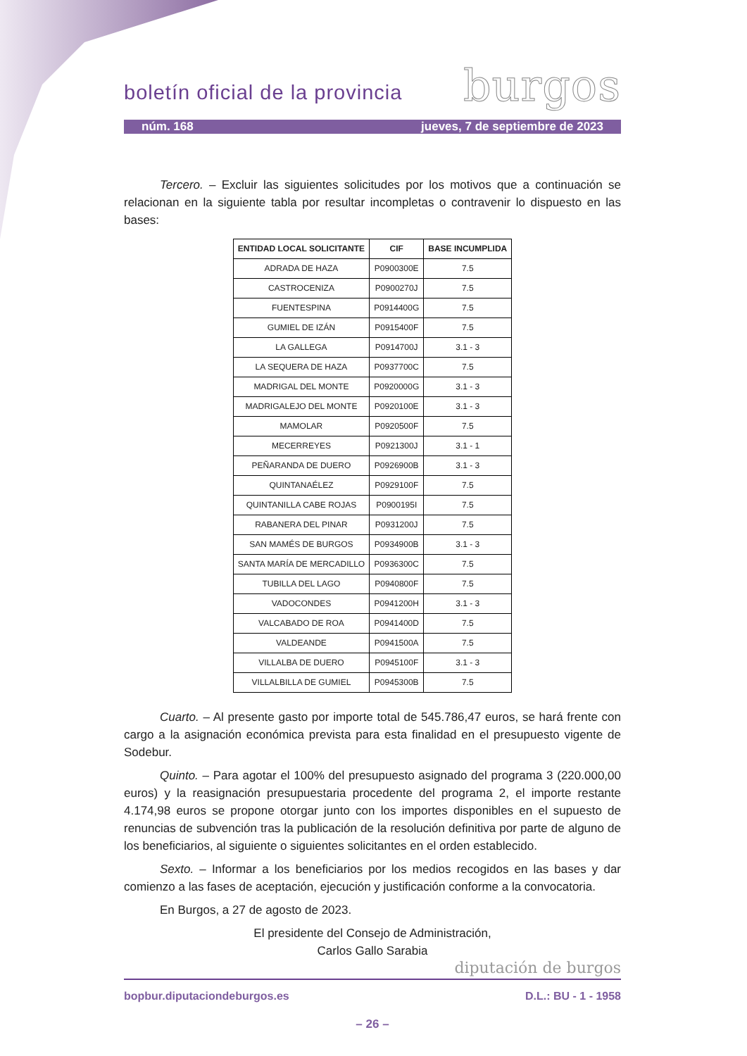boletín oficial de la provincia burgos
núm. 168 jueves, 7 de septiembre de 2023
Tercero. – Excluir las siguientes solicitudes por los motivos que a continuación se relacionan en la siguiente tabla por resultar incompletas o contravenir lo dispuesto en las bases:
| ENTIDAD LOCAL SOLICITANTE | CIF | BASE INCUMPLIDA |
| --- | --- | --- |
| ADRADA DE HAZA | P0900300E | 7.5 |
| CASTROCENIZA | P0900270J | 7.5 |
| FUENTESPINA | P0914400G | 7.5 |
| GUMIEL DE IZÁN | P0915400F | 7.5 |
| LA GALLEGA | P0914700J | 3.1 - 3 |
| LA SEQUERA DE HAZA | P0937700C | 7.5 |
| MADRIGAL DEL MONTE | P0920000G | 3.1 - 3 |
| MADRIGALEJO DEL MONTE | P0920100E | 3.1 - 3 |
| MAMOLAR | P0920500F | 7.5 |
| MECERREYES | P0921300J | 3.1 - 1 |
| PEÑARANDA DE DUERO | P0926900B | 3.1 - 3 |
| QUINTANAÉLEZ | P0929100F | 7.5 |
| QUINTANILLA CABE ROJAS | P0900195I | 7.5 |
| RABANERA DEL PINAR | P0931200J | 7.5 |
| SAN MAMÉS DE BURGOS | P0934900B | 3.1 - 3 |
| SANTA MARÍA DE MERCADILLO | P0936300C | 7.5 |
| TUBILLA DEL LAGO | P0940800F | 7.5 |
| VADOCONDES | P0941200H | 3.1 - 3 |
| VALCABADO DE ROA | P0941400D | 7.5 |
| VALDEANDE | P0941500A | 7.5 |
| VILLALBA DE DUERO | P0945100F | 3.1 - 3 |
| VILLALBILLA DE GUMIEL | P0945300B | 7.5 |
Cuarto. – Al presente gasto por importe total de 545.786,47 euros, se hará frente con cargo a la asignación económica prevista para esta finalidad en el presupuesto vigente de Sodebur.
Quinto. – Para agotar el 100% del presupuesto asignado del programa 3 (220.000,00 euros) y la reasignación presupuestaria procedente del programa 2, el importe restante 4.174,98 euros se propone otorgar junto con los importes disponibles en el supuesto de renuncias de subvención tras la publicación de la resolución definitiva por parte de alguno de los beneficiarios, al siguiente o siguientes solicitantes en el orden establecido.
Sexto. – Informar a los beneficiarios por los medios recogidos en las bases y dar comienzo a las fases de aceptación, ejecución y justificación conforme a la convocatoria.
En Burgos, a 27 de agosto de 2023.
El presidente del Consejo de Administración,
Carlos Gallo Sarabia
diputación de burgos
bopbur.diputaciondeburgos.es D.L.: BU - 1 - 1958
– 26 –